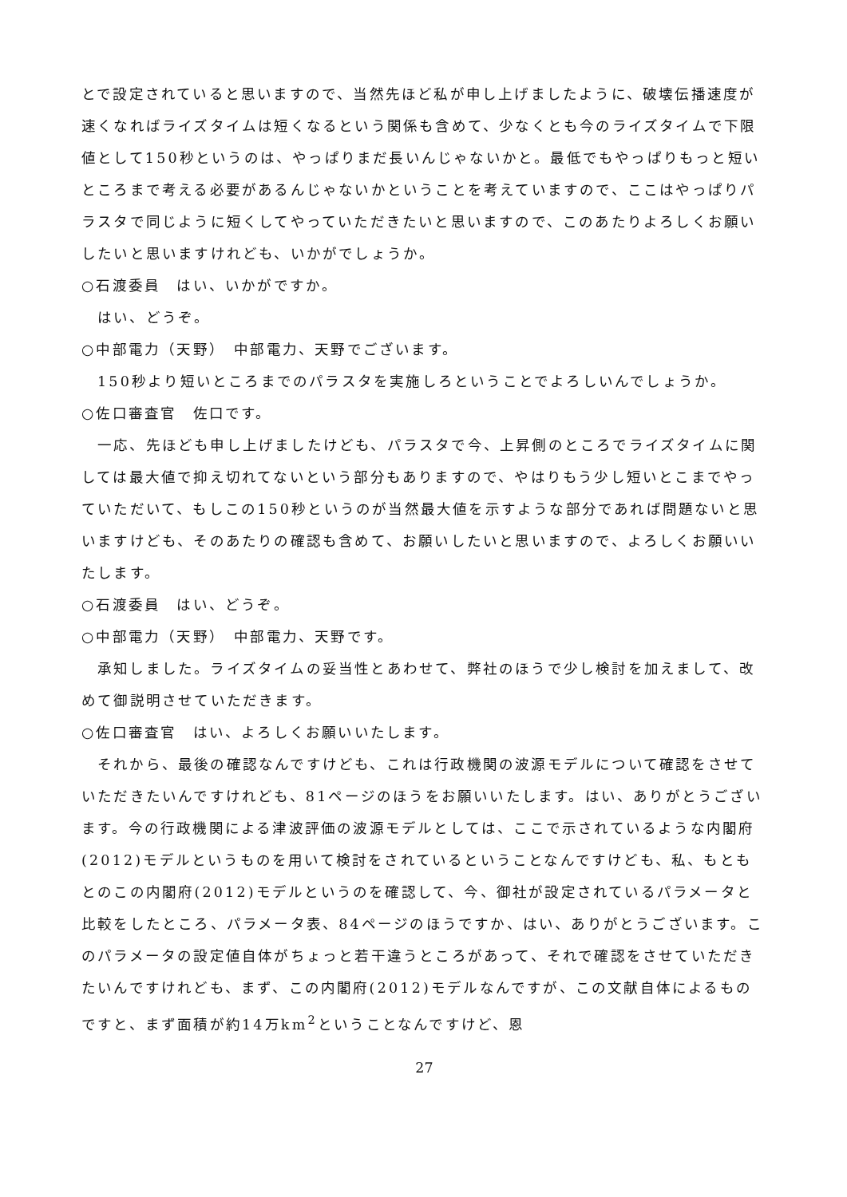とで設定されていると思いますので、当然先ほど私が申し上げましたように、破壊伝播速度が速くなればライズタイムは短くなるという関係も含めて、少なくとも今のライズタイムで下限値として150秒というのは、やっぱりまだ長いんじゃないかと。最低でもやっぱりもっと短いところまで考える必要があるんじゃないかということを考えていますので、ここはやっぱりパラスタで同じように短くしてやっていただきたいと思いますので、このあたりよろしくお願いしたいと思いますけれども、いかがでしょうか。
○石渡委員　はい、いかがですか。
はい、どうぞ。
○中部電力（天野）　中部電力、天野でございます。
150秒より短いところまでのパラスタを実施しろということでよろしいんでしょうか。
○佐口審査官　佐口です。
一応、先ほども申し上げましたけども、パラスタで今、上昇側のところでライズタイムに関しては最大値で抑え切れてないという部分もありますので、やはりもう少し短いとこまでやっていただいて、もしこの150秒というのが当然最大値を示すような部分であれば問題ないと思いますけども、そのあたりの確認も含めて、お願いしたいと思いますので、よろしくお願いいたします。
○石渡委員　はい、どうぞ。
○中部電力（天野）　中部電力、天野です。
承知しました。ライズタイムの妥当性とあわせて、弊社のほうで少し検討を加えまして、改めて御説明させていただきます。
○佐口審査官　はい、よろしくお願いいたします。
それから、最後の確認なんですけども、これは行政機関の波源モデルについて確認をさせていただきたいんですけれども、81ページのほうをお願いいたします。はい、ありがとうございます。今の行政機関による津波評価の波源モデルとしては、ここで示されているような内閣府(2012)モデルというものを用いて検討をされているということなんですけども、私、もともとのこの内閣府(2012)モデルというのを確認して、今、御社が設定されているパラメータと比較をしたところ、パラメータ表、84ページのほうですか、はい、ありがとうございます。このパラメータの設定値自体がちょっと若干違うところがあって、それで確認をさせていただきたいんですけれども、まず、この内閣府(2012)モデルなんですが、この文献自体によるものですと、まず面積が約14万km<sup>2</sup>ということなんですけど、恩
27